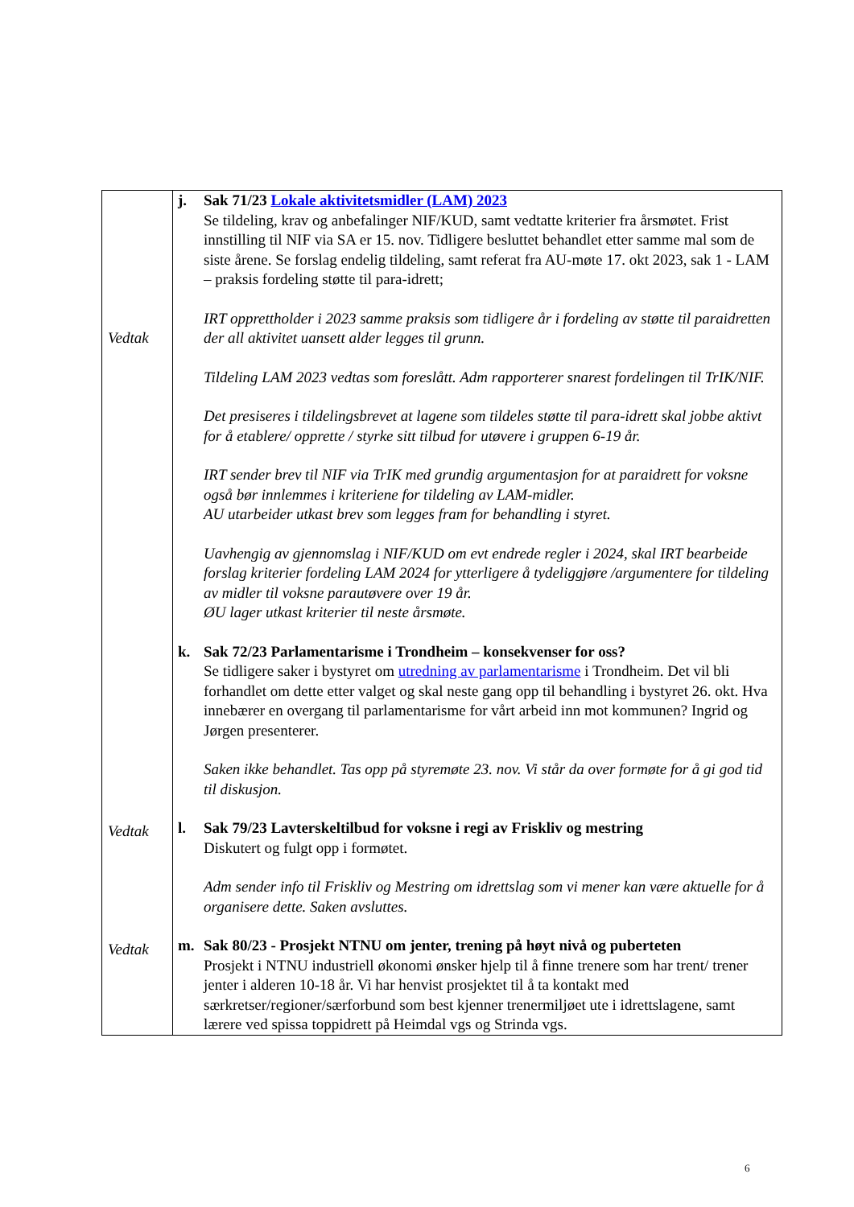| Vedtak Vedtak Vedtak | j. Sak 71/23 Lokale aktivitetsmidler (LAM) 2023 Se tildeling, krav og anbefalinger NIF/KUD, samt vedtatte kriterier fra årsmøtet. Frist innstilling til NIF via SA er 15. nov. Tidligere besluttet behandlet etter samme mal som de siste årene. Se forslag endelig tildeling, samt referat fra AU-møte 17. okt 2023, sak 1 - LAM – praksis fordeling støtte til para-idrett; IRT opprettholder i 2023 samme praksis som tidligere år i fordeling av støtte til paraidretten der all aktivitet uansett alder legges til grunn. Tildeling LAM 2023 vedtas som foreslått. Adm rapporterer snarest fordelingen til TrIK/NIF. Det presiseres i tildelingsbrevet at lagene som tildeles støtte til para-idrett skal jobbe aktivt for å etablere/ opprette / styrke sitt tilbud for utøvere i gruppen 6-19 år. IRT sender brev til NIF via TrIK med grundig argumentasjon for at paraidrett for voksne også bør innlemmes i kriteriene for tildeling av LAM-midler. AU utarbeider utkast brev som legges fram for behandling i styret. Uavhengig av gjennomslag i NIF/KUD om evt endrede regler i 2024, skal IRT bearbeide forslag kriterier fordeling LAM 2024 for ytterligere å tydeliggjøre /argumentere for tildeling av midler til voksne parautøvere over 19 år. ØU lager utkast kriterier til neste årsmøte. k. Sak 72/23 Parlamentarisme i Trondheim – konsekvenser for oss? Se tidligere saker i bystyret om utredning av parlamentarisme i Trondheim. Det vil bli forhandlet om dette etter valget og skal neste gang opp til behandling i bystyret 26. okt. Hva innebærer en overgang til parlamentarisme for vårt arbeid inn mot kommunen? Ingrid og Jørgen presenterer. Saken ikke behandlet. Tas opp på styremøte 23. nov. Vi står da over formøte for å gi god tid til diskusjon. l. Sak 79/23 Lavterskeltilbud for voksne i regi av Friskliv og mestring Diskutert og fulgt opp i formøtet. Adm sender info til Friskliv og Mestring om idrettslag som vi mener kan være aktuelle for å organisere dette. Saken avsluttes. m. Sak 80/23 - Prosjekt NTNU om jenter, trening på høyt nivå og puberteten Prosjekt i NTNU industriell økonomi ønsker hjelp til å finne trenere som har trent/ trener jenter i alderen 10-18 år. Vi har henvist prosjektet til å ta kontakt med særkretser/regioner/særforbund som best kjenner trenermiljøet ute i idrettslagene, samt lærere ved spissa toppidrett på Heimdal vgs og Strinda vgs. |
6